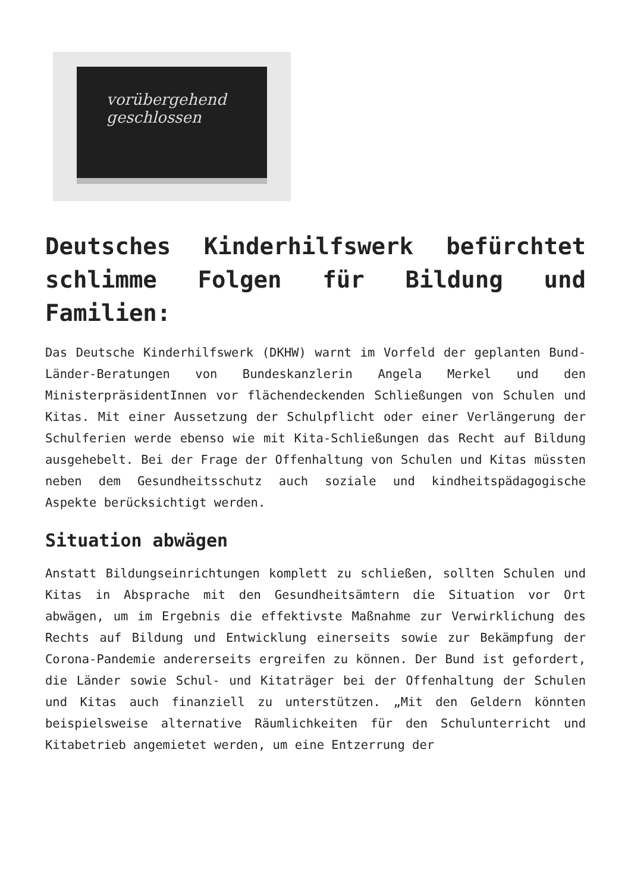vorübergehend
geschlossen
Deutsches Kinderhilfswerk befürchtet schlimme Folgen für Bildung und Familien:
Das Deutsche Kinderhilfswerk (DKHW) warnt im Vorfeld der geplanten Bund-Länder-Beratungen von Bundeskanzlerin Angela Merkel und den MinisterpräsidentInnen vor flächendeckenden Schließungen von Schulen und Kitas. Mit einer Aussetzung der Schulpflicht oder einer Verlängerung der Schulferien werde ebenso wie mit Kita-Schließungen das Recht auf Bildung ausgehebelt. Bei der Frage der Offenhaltung von Schulen und Kitas müssten neben dem Gesundheitsschutz auch soziale und kindheitspädagogische Aspekte berücksichtigt werden.
Situation abwägen
Anstatt Bildungseinrichtungen komplett zu schließen, sollten Schulen und Kitas in Absprache mit den Gesundheitsämtern die Situation vor Ort abwägen, um im Ergebnis die effektivste Maßnahme zur Verwirklichung des Rechts auf Bildung und Entwicklung einerseits sowie zur Bekämpfung der Corona-Pandemie andererseits ergreifen zu können. Der Bund ist gefordert, die Länder sowie Schul- und Kitaträger bei der Offenhaltung der Schulen und Kitas auch finanziell zu unterstützen. „Mit den Geldern könnten beispielsweise alternative Räumlichkeiten für den Schulunterricht und Kitabetrieb angemietet werden, um eine Entzerrung der